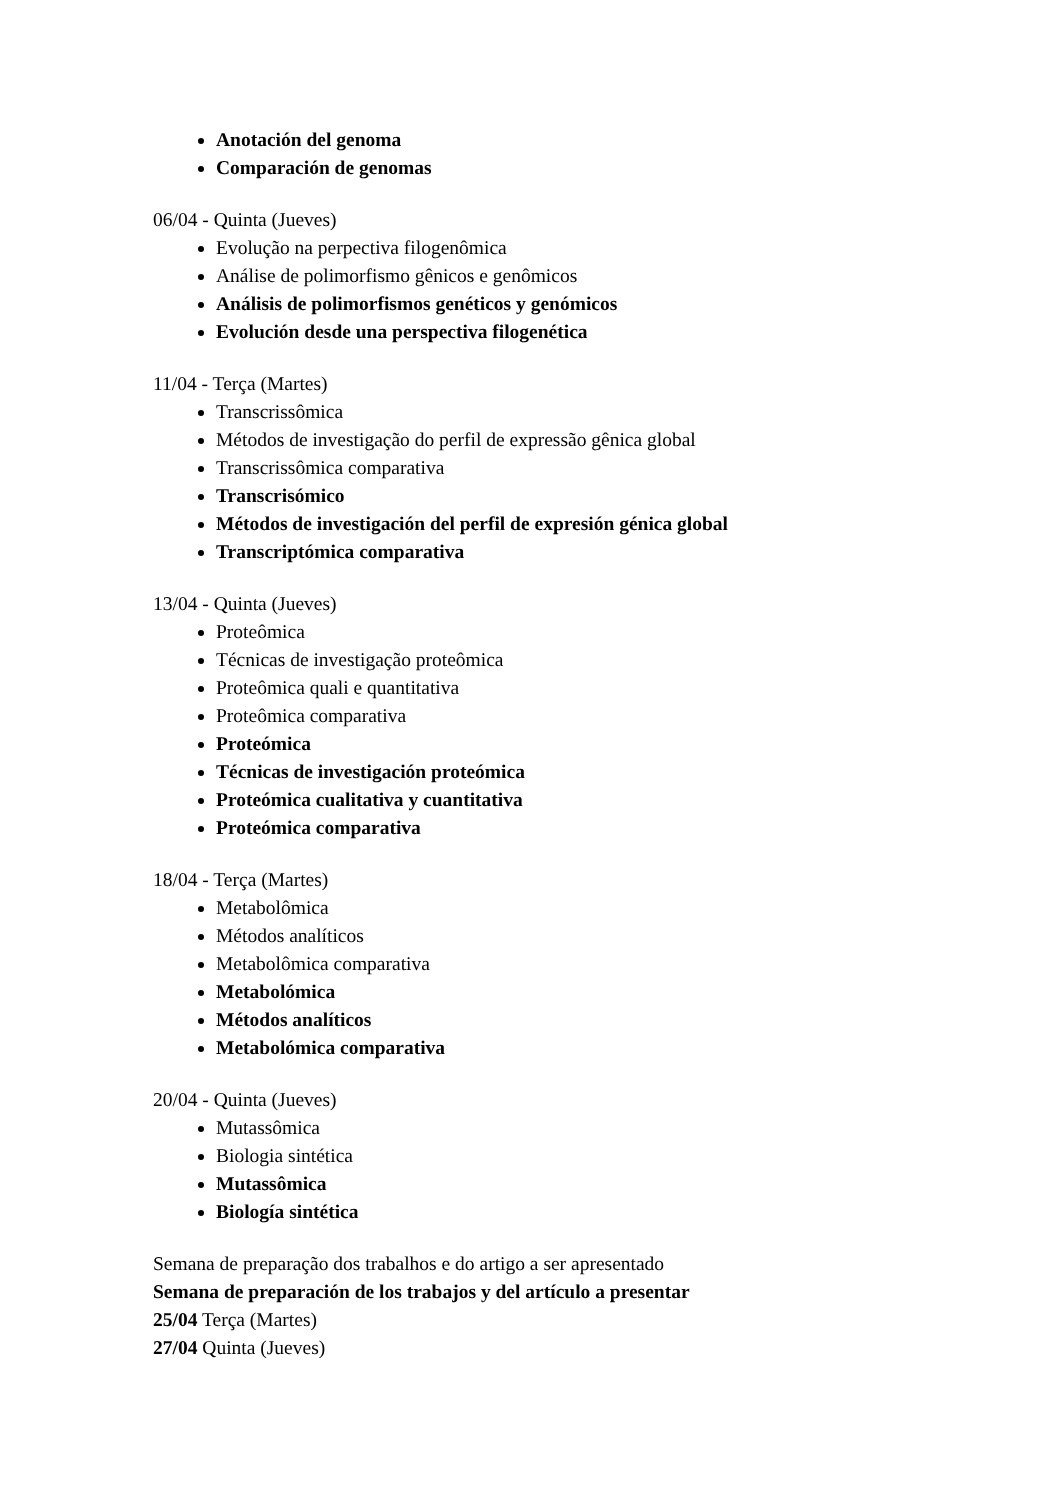Anotación del genoma
Comparación de genomas
06/04 - Quinta (Jueves)
Evolução na perpectiva filogenômica
Análise de polimorfismo gênicos e genômicos
Análisis de polimorfismos genéticos y genómicos
Evolución desde una perspectiva filogenética
11/04 - Terça (Martes)
Transcrissômica
Métodos de investigação do perfil de expressão gênica global
Transcrissômica comparativa
Transcrisómico
Métodos de investigación del perfil de expresión génica global
Transcriptómica comparativa
13/04 - Quinta (Jueves)
Proteômica
Técnicas de investigação proteômica
Proteômica quali e quantitativa
Proteômica comparativa
Proteómica
Técnicas de investigación proteómica
Proteómica cualitativa y cuantitativa
Proteómica comparativa
18/04 - Terça (Martes)
Metabolômica
Métodos analíticos
Metabolômica comparativa
Metabolómica
Métodos analíticos
Metabolómica comparativa
20/04 - Quinta (Jueves)
Mutassômica
Biologia sintética
Mutassômica
Biología sintética
Semana de preparação dos trabalhos e do artigo a ser apresentado
Semana de preparación de los trabajos y del artículo a presentar
25/04 Terça (Martes)
27/04 Quinta (Jueves)